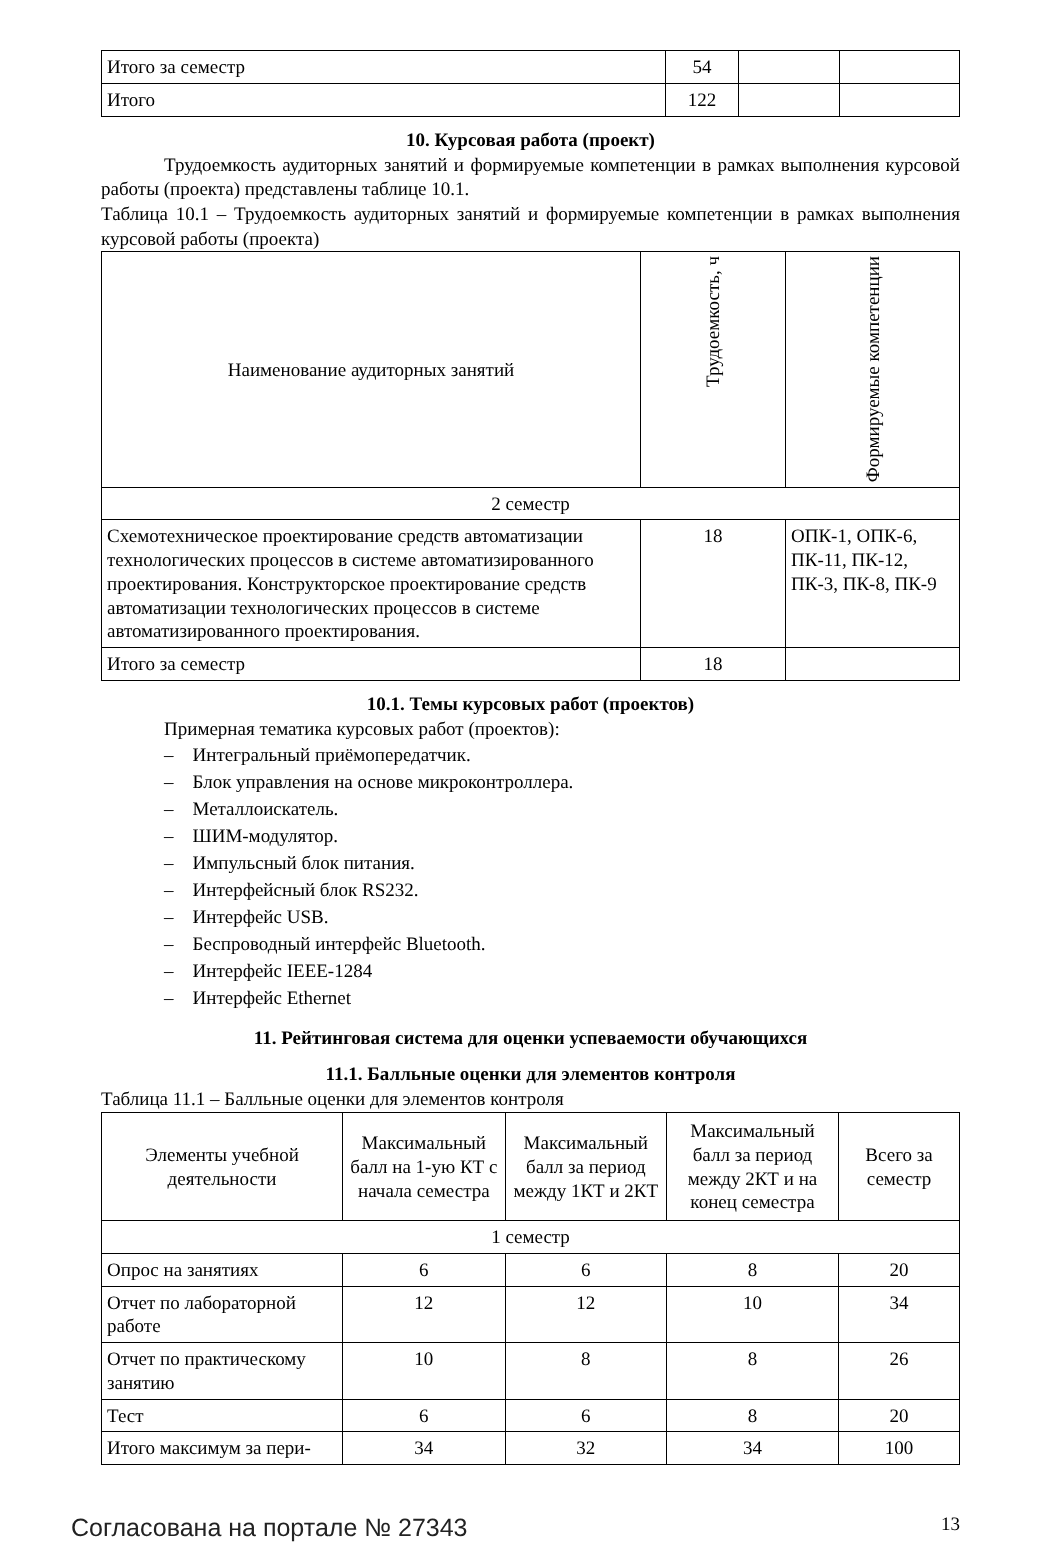| Итого за семестр | 54 | | |
| Итого | 122 | | |
10. Курсовая работа (проект)
Трудоемкость аудиторных занятий и формируемые компетенции в рамках выполнения курсовой работы (проекта) представлены таблице 10.1.
Таблица 10.1 – Трудоемкость аудиторных занятий и формируемые компетенции в рамках выполнения курсовой работы (проекта)
| Наименование аудиторных занятий | Трудоемкость, ч | Формируемые компетенции |
| --- | --- | --- |
| 2 семестр | | |
| Схемотехническое проектирование средств автоматизации технологических процессов в системе автоматизированного проектирования. Конструкторское проектирование средств автоматизации технологических процессов в системе автоматизированного проектирования. | 18 | ОПК-1, ОПК-6, ПК-11, ПК-12, ПК-3, ПК-8, ПК-9 |
| Итого за семестр | 18 | |
10.1. Темы курсовых работ (проектов)
Примерная тематика курсовых работ (проектов):
– Интегральный приёмопередатчик.
– Блок управления на основе микроконтроллера.
– Металлоискатель.
– ШИМ-модулятор.
– Импульсный блок питания.
– Интерфейсный блок RS232.
– Интерфейс USB.
– Беспроводный интерфейс Bluetooth.
– Интерфейс IEEE-1284
– Интерфейс Ethernet
11. Рейтинговая система для оценки успеваемости обучающихся
11.1. Балльные оценки для элементов контроля
Таблица 11.1 – Балльные оценки для элементов контроля
| Элементы учебной деятельности | Максимальный балл на 1-ую КТ с начала семестра | Максимальный балл за период между 1КТ и 2КТ | Максимальный балл за период между 2КТ и на конец семестра | Всего за семестр |
| --- | --- | --- | --- | --- |
| 1 семестр | | | | |
| Опрос на занятиях | 6 | 6 | 8 | 20 |
| Отчет по лабораторной работе | 12 | 12 | 10 | 34 |
| Отчет по практическому занятию | 10 | 8 | 8 | 26 |
| Тест | 6 | 6 | 8 | 20 |
| Итого максимум за пери- | 34 | 32 | 34 | 100 |
Согласована на портале № 27343 13